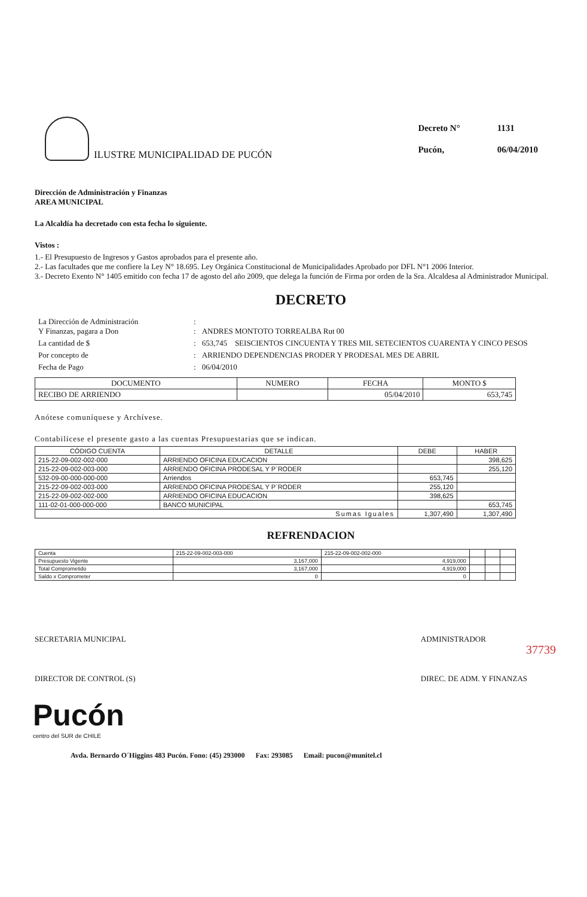ILUSTRE MUNICIPALIDAD DE PUCÓN
| Decreto N° | 1131 |
| Pucón, | 06/04/2010 |
Dirección de Administración y Finanzas
AREA MUNICIPAL
La Alcaldía ha decretado con esta fecha lo siguiente.
Vistos :
1.- El Presupuesto de Ingresos y Gastos aprobados para el presente año.
2.- Las facultades que me confiere la Ley N° 18.695. Ley Orgánica Constitucional de Municipalidades Aprobado por DFL N°1 2006 Interior.
3.- Decreto Exento N° 1405 emitido con fecha 17 de agosto del año 2009, que delega la función de Firma por orden de la Sra. Alcaldesa al Administrador Municipal.
DECRETO
| La Dirección de Administración Y Finanzas, pagara a Don | : : | ANDRES MONTOTO TORREALBA Rut 00 |
| La cantidad de $ | : | 653,745 SEISCIENTOS CINCUENTA Y TRES MIL SETECIENTOS CUARENTA Y CINCO PESOS |
| Por concepto de | : | ARRIENDO DEPENDENCIAS PRODER Y PRODESAL MES DE ABRIL |
| Fecha de Pago | : | 06/04/2010 |
| DOCUMENTO | NUMERO | FECHA | MONTO $ |
| --- | --- | --- | --- |
| RECIBO DE ARRIENDO | | 05/04/2010 | 653,745 |
Anótese comuníquese y Archívese.
Contabilícese el presente gasto a las cuentas Presupuestarias que se indican.
| CÓDIGO CUENTA | DETALLE | DEBE | HABER |
| --- | --- | --- | --- |
| 215-22-09-002-002-000 | ARRIENDO OFICINA EDUCACION | | 398,625 |
| 215-22-09-002-003-000 | ARRIENDO OFICINA PRODESAL Y P`RODER | | 255,120 |
| 532-09-00-000-000-000 | Arriendos | 653,745 | |
| 215-22-09-002-003-000 | ARRIENDO OFICINA PRODESAL Y P`RODER | 255,120 | |
| 215-22-09-002-002-000 | ARRIENDO OFICINA EDUCACION | 398,625 | |
| 111-02-01-000-000-000 | BANCO MUNICIPAL | | 653,745 |
| Sumas Iguales | | 1,307,490 | 1,307,490 |
REFRENDACION
| Cuenta | 215-22-09-002-003-000 | 215-22-09-002-002-000 | | | |
| Presupuesto Vigente | 3,167,000 | 4,919,000 | | | |
| Total Comprometido | 3,167,000 | 4,919,000 | | | |
| Saldo x Comprometer | 0 | 0 | | | |
SECRETARIA MUNICIPAL
DIRECTOR DE CONTROL (S)
ADMINISTRADOR
DIREC. DE ADM. Y FINANZAS
37739
Pucón
centro del SUR de CHILE
Avda. Bernardo O´Higgins 483 Pucón. Fono: (45) 293000 Fax: 293085 Email: pucon@munitel.cl